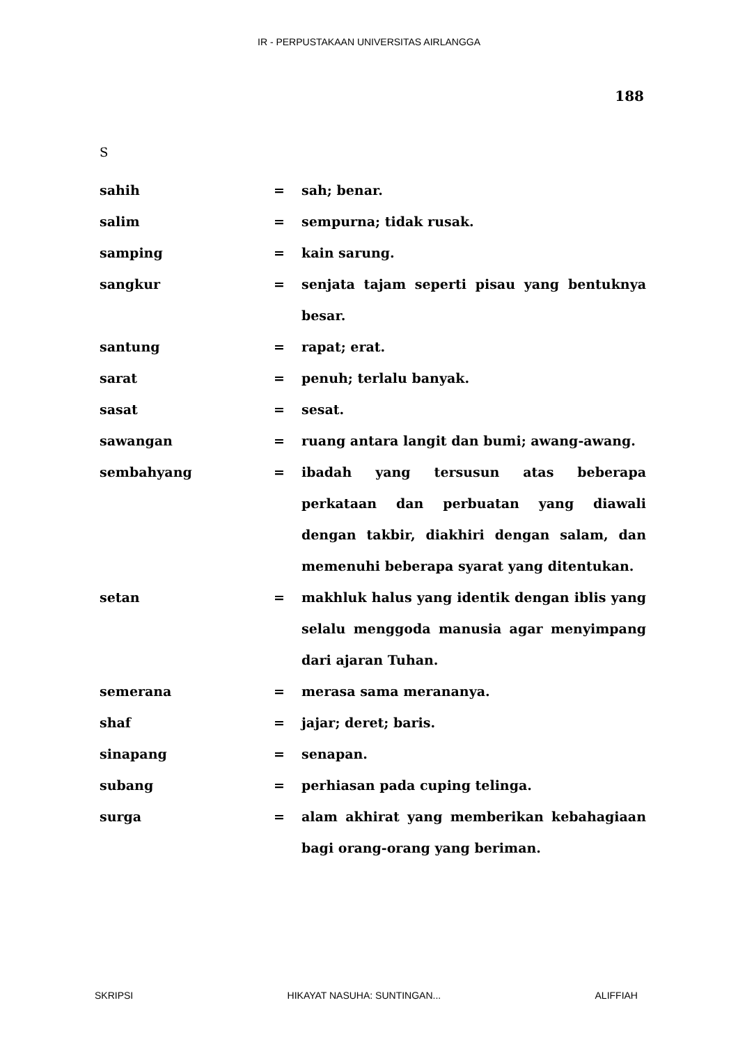IR - PERPUSTAKAAN UNIVERSITAS AIRLANGGA
188
S
| sahih | = | sah; benar. |
| salim | = | sempurna; tidak rusak. |
| samping | = | kain sarung. |
| sangkur | = | senjata tajam seperti pisau yang bentuknya besar. |
| santung | = | rapat; erat. |
| sarat | = | penuh; terlalu banyak. |
| sasat | = | sesat. |
| sawangan | = | ruang antara langit dan bumi; awang-awang. |
| sembahyang | = | ibadah yang tersusun atas beberapa perkataan dan perbuatan yang diawali dengan takbir, diakhiri dengan salam, dan memenuhi beberapa syarat yang ditentukan. |
| setan | = | makhluk halus yang identik dengan iblis yang selalu menggoda manusia agar menyimpang dari ajaran Tuhan. |
| semerana | = | merasa sama merananya. |
| shaf | = | jajar; deret; baris. |
| sinapang | = | senapan. |
| subang | = | perhiasan pada cuping telinga. |
| surga | = | alam akhirat yang memberikan kebahagiaan bagi orang-orang yang beriman. |
SKRIPSI HIKAYAT NASUHA: SUNTINGAN... ALIFFIAH